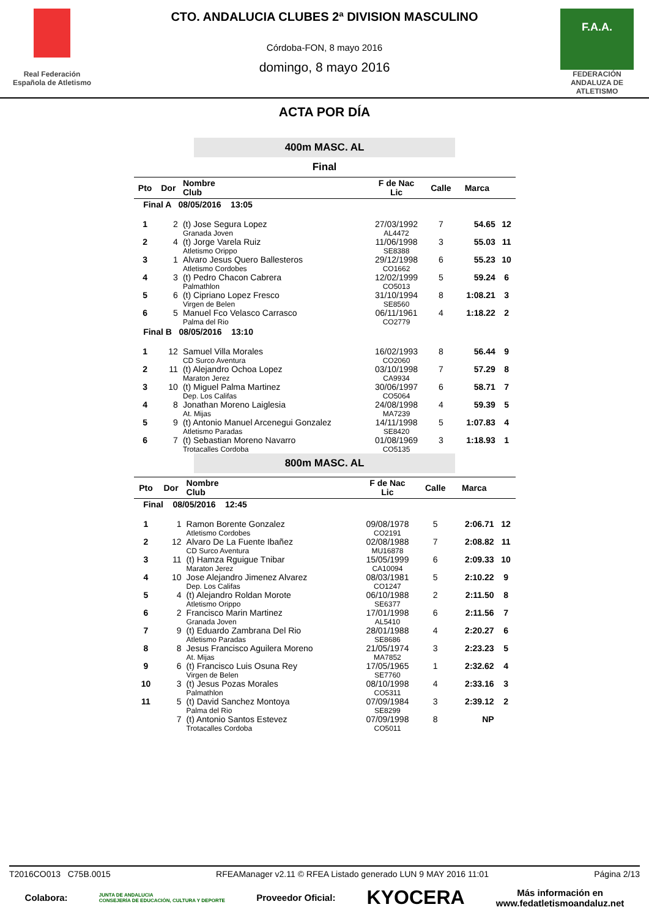Real Federación Española de Atletismo
CTO. ANDALUCIA CLUBES 2ª DIVISION MASCULINO
Córdoba-FON, 8 mayo 2016
domingo, 8 mayo 2016
F.A.A.
FEDERACIÓN ANDALUZA DE ATLETISMO
ACTA POR DÍA
400m MASC. AL
Final
| Pto | Dor | Nombre Club | F de Nac Lic | Calle | Marca | |
| --- | --- | --- | --- | --- | --- | --- |
| Final A 08/05/2016 13:05 | | | | | | |
| 1 | 2 | (t) Jose Segura Lopez Granada Joven | 27/03/1992 AL4472 | 7 | 54.65 | 12 |
| 2 | 4 | (t) Jorge Varela Ruiz Atletismo Orippo | 11/06/1998 SE8388 | 3 | 55.03 | 11 |
| 3 | 1 | Alvaro Jesus Quero Ballesteros Atletismo Cordobes | 29/12/1998 CO1662 | 6 | 55.23 | 10 |
| 4 | 3 | (t) Pedro Chacon Cabrera Palmathlon | 12/02/1999 CO5013 | 5 | 59.24 | 6 |
| 5 | 6 | (t) Cipriano Lopez Fresco Virgen de Belen | 31/10/1994 SE8560 | 8 | 1:08.21 | 3 |
| 6 | 5 | Manuel Fco Velasco Carrasco Palma del Rio | 06/11/1961 CO2779 | 4 | 1:18.22 | 2 |
| Final B 08/05/2016 13:10 | | | | | | |
| 1 | 12 | Samuel Villa Morales CD Surco Aventura | 16/02/1993 CO2060 | 8 | 56.44 | 9 |
| 2 | 11 | (t) Alejandro Ochoa Lopez Maraton Jerez | 03/10/1998 CA9934 | 7 | 57.29 | 8 |
| 3 | 10 | (t) Miguel Palma Martinez Dep. Los Califas | 30/06/1997 CO5064 | 6 | 58.71 | 7 |
| 4 | 8 | Jonathan Moreno Laiglesia At. Mijas | 24/08/1998 MA7239 | 4 | 59.39 | 5 |
| 5 | 9 | (t) Antonio Manuel Arcenegui Gonzalez Atletismo Paradas | 14/11/1998 SE8420 | 5 | 1:07.83 | 4 |
| 6 | 7 | (t) Sebastian Moreno Navarro Trotacalles Cordoba | 01/08/1969 CO5135 | 3 | 1:18.93 | 1 |
800m MASC. AL
| Pto | Dor | Nombre Club | F de Nac Lic | Calle | Marca | |
| --- | --- | --- | --- | --- | --- | --- |
| Final 08/05/2016 12:45 | | | | | | |
| 1 | 1 | Ramon Borente Gonzalez Atletismo Cordobes | 09/08/1978 CO2191 | 5 | 2:06.71 | 12 |
| 2 | 12 | Alvaro De La Fuente Ibañez CD Surco Aventura | 02/08/1988 MU16878 | 7 | 2:08.82 | 11 |
| 3 | 11 | (t) Hamza Rguigue Tnibar Maraton Jerez | 15/05/1999 CA10094 | 6 | 2:09.33 | 10 |
| 4 | 10 | Jose Alejandro Jimenez Alvarez Dep. Los Califas | 08/03/1981 CO1247 | 5 | 2:10.22 | 9 |
| 5 | 4 | (t) Alejandro Roldan Morote Atletismo Orippo | 06/10/1988 SE6377 | 2 | 2:11.50 | 8 |
| 6 | 2 | Francisco Marin Martinez Granada Joven | 17/01/1998 AL5410 | 6 | 2:11.56 | 7 |
| 7 | 9 | (t) Eduardo Zambrana Del Rio Atletismo Paradas | 28/01/1988 SE8686 | 4 | 2:20.27 | 6 |
| 8 | 8 | Jesus Francisco Aguilera Moreno At. Mijas | 21/05/1974 MA7852 | 3 | 2:23.23 | 5 |
| 9 | 6 | (t) Francisco Luis Osuna Rey Virgen de Belen | 17/05/1965 SE7760 | 1 | 2:32.62 | 4 |
| 10 | 3 | (t) Jesus Pozas Morales Palmathlon | 08/10/1998 CO5311 | 4 | 2:33.16 | 3 |
| 11 | 5 | (t) David Sanchez Montoya Palma del Rio | 07/09/1984 SE8299 | 3 | 2:39.12 | 2 |
| | 7 | (t) Antonio Santos Estevez Trotacalles Cordoba | 07/09/1998 CO5011 | 8 | NP | |
T2016CO013 C75B.0015 RFEAManager v2.11 © RFEA Listado generado LUN 9 MAY 2016 11:01 Página 2/13
Colabora: JUNTA DE ANDALUCIA
CONSEJERÍA DE EDUCACIÓN, CULTURA Y DEPORTE Proveedor Oficial: KYOCERA Más información en
www.fedatletismoandaluz.net